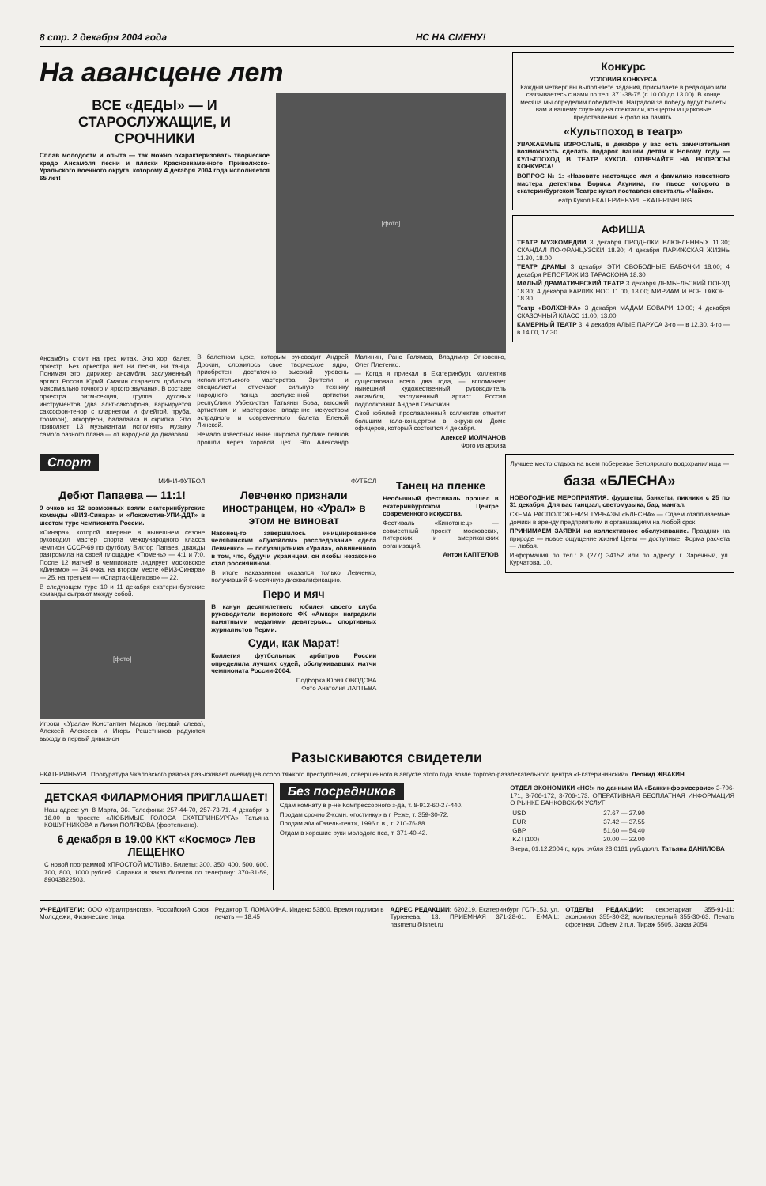8 стр. 2 декабря 2004 года НС НА СМЕНУ!
На авансцене лет
ВСЕ «ДЕДЫ» — И СТАРОСЛУЖАЩИЕ, И СРОЧНИКИ
Сплав молодости и опыта — так можно охарактеризовать творческое кредо Ансамбля песни и пляски Краснознаменного Приволжско-Уральского военного округа, которому 4 декабря 2004 года исполняется 65 лет!
[фото]
Ансамбль стоит на трех китах. Это хор, балет, оркестр. Без оркестра нет ни песни, ни танца. Понимая это, дирижер ансамбля, заслуженный артист России Юрий Смагин старается добиться максимально точного и яркого звучания. В составе оркестра ритм-секция, группа духовых инструментов (два альт-саксофона, варьируется саксофон-тенор с кларнетом и флейтой, труба, тромбон), аккордеон, балалайка и скрипка. Это позволяет 13 музыкантам исполнять музыку самого разного плана — от народной до джазовой.
В балетном цехе, которым руководит Андрей Дрокин, сложилось свое творческое ядро, приобретен достаточно высокий уровень исполнительского мастерства. Зрители и специалисты отмечают сильную технику народного танца заслуженной артистки республики Узбекистан Татьяны Бова, высокий артистизм и мастерское владение искусством эстрадного и современного балета Еленой Линской.
Немало известных ныне широкой публике певцов прошли через хоровой цех. Это Александр Малинин, Ранс Галямов, Владимир Огновенко, Олег Плетенко.
— Когда я приехал в Екатеринбург, коллектив существовал всего два года, — вспоминает нынешний художественный руководитель ансамбля, заслуженный артист России подполковник Андрей Семочкин.
Свой юбилей прославленный коллектив отметит большим гала-концертом в окружном Доме офицеров, который состоится 4 декабря.
Алексей МОЛЧАНОВ
Фото из архива
Конкурс
УСЛОВИЯ КОНКУРСА
Каждый четверг вы выполняете задания, присылаете в редакцию или связываетесь с нами по тел. 371-38-75 (с 10.00 до 13.00). В конце месяца мы определим победителя. Наградой за победу будут билеты вам и вашему спутнику на спектакли, концерты и цирковые представления + фото на память.
«Культпоход в театр»
УВАЖАЕМЫЕ ВЗРОСЛЫЕ, в декабре у вас есть замечательная возможность сделать подарок вашим детям к Новому году — КУЛЬТПОХОД В ТЕАТР КУКОЛ. ОТВЕЧАЙТЕ НА ВОПРОСЫ КОНКУРСА!
ВОПРОС № 1: «Назовите настоящее имя и фамилию известного мастера детектива Бориса Акунина, по пьесе которого в екатеринбургском Театре кукол поставлен спектакль «Чайка».
Театр Кукол ЕКАТЕРИНБУРГ EKATERINBURG
АФИША
ТЕАТР МУЗКОМЕДИИ 3 декабря ПРОДЕЛКИ ВЛЮБЛЕННЫХ 11.30; СКАНДАЛ ПО-ФРАНЦУЗСКИ 18.30; 4 декабря ПАРИЖСКАЯ ЖИЗНЬ 11.30, 18.00
ТЕАТР ДРАМЫ 3 декабря ЭТИ СВОБОДНЫЕ БАБОЧКИ 18.00; 4 декабря РЕПОРТАЖ ИЗ ТАРАСКОНА 18.30
МАЛЫЙ ДРАМАТИЧЕСКИЙ ТЕАТР 3 декабря ДЕМБЕЛЬСКИЙ ПОЕЗД 18.30; 4 декабря КАРЛИК НОС 11.00, 13.00; МИРИАМ И ВСЕ ТАКОЕ... 18.30
Театр «ВОЛХОНКА» 3 декабря МАДАМ БОВАРИ 19.00; 4 декабря СКАЗОЧНЫЙ КЛАСС 11.00, 13.00
КАМЕРНЫЙ ТЕАТР 3, 4 декабря АЛЫЕ ПАРУСА 3-го — в 12.30, 4-го — в 14.00, 17.30
Спорт
МИНИ-ФУТБОЛ
Дебют Папаева — 11:1!
9 очков из 12 возможных взяли екатеринбургские команды «ВИЗ-Синара» и «Локомотив-УПИ-ДДТ» в шестом туре чемпионата России.
«Синара», которой впервые в нынешнем сезоне руководил мастер спорта международного класса чемпион СССР-69 по футболу Виктор Папаев, дважды разгромила на своей площадке «Тюмень» — 4:1 и 7:0. После 12 матчей в чемпионате лидирует московское «Динамо» — 34 очка, на втором месте «ВИЗ-Синара» — 25, на третьем — «Спартак-Щелково» — 22.
В следующем туре 10 и 11 декабря екатеринбургские команды сыграют между собой.
[фото]
Игроки «Урала» Константин Марков (первый слева), Алексей Алексеев и Игорь Решетников радуются выходу в первый дивизион
ФУТБОЛ
Левченко признали иностранцем, но «Урал» в этом не виноват
Наконец-то завершилось инициированное челябинским «Лукойлом» расследование «дела Левченко» — полузащитника «Урала», обвиненного в том, что, будучи украинцем, он якобы незаконно стал россиянином.
В итоге наказанным оказался только Левченко, получивший 6-месячную дисквалификацию.
Перо и мяч
В канун десятилетнего юбилея своего клуба руководители пермского ФК «Амкар» наградили памятными медалями девятерых... спортивных журналистов Перми.
Суди, как Марат!
Коллегия футбольных арбитров России определила лучших судей, обслуживавших матчи чемпионата России-2004.
Подборка Юрия ОВОДОВА
Фото Анатолия ЛАПТЕВА
Танец на пленке
Необычный фестиваль прошел в екатеринбургском Центре современного искусства.
Фестиваль «Кинотанец» — совместный проект московских, питерских и американских организаций.
Антон КАПТЕЛОВ
Лучшее место отдыха на всем побережье Белоярского водохранилища —
база «БЛЕСНА»
НОВОГОДНИЕ МЕРОПРИЯТИЯ: фуршеты, банкеты, пикники с 25 по 31 декабря. Для вас танцзал, светомузыка, бар, мангал.
СХЕМА РАСПОЛОЖЕНИЯ ТУРБАЗЫ «БЛЕСНА» — Сдаем отапливаемые домики в аренду предприятиям и организациям на любой срок.
ПРИНИМАЕМ ЗАЯВКИ на коллективное обслуживание. Праздник на природе — новое ощущение жизни! Цены — доступные. Форма расчета — любая.
Информация по тел.: 8 (277) 34152 или по адресу: г. Заречный, ул. Курчатова, 10.
Разыскиваются свидетели
ЕКАТЕРИНБУРГ. Прокуратура Чкаловского района разыскивает очевидцев особо тяжкого преступления, совершенного в августе этого года возле торгово-развлекательного центра «Екатерининский». Леонид ЖВАКИН
ДЕТСКАЯ ФИЛАРМОНИЯ ПРИГЛАШАЕТ!
Наш адрес: ул. 8 Марта, 36. Телефоны: 257-44-70, 257-73-71. 4 декабря в 16.00 в проекте «ЛЮБИМЫЕ ГОЛОСА ЕКАТЕРИНБУРГА» Татьяна КОШУРНИКОВА и Лилия ПОЛЯКОВА (фортепиано).
6 декабря в 19.00 ККТ «Космос» Лев ЛЕЩЕНКО
С новой программой «ПРОСТОЙ МОТИВ». Билеты: 300, 350, 400, 500, 600, 700, 800, 1000 рублей. Справки и заказ билетов по телефону: 370-31-59, 89043822503.
Без посредников
Сдам комнату в р-не Компрессорного з-да, т. 8-912-60-27-440.
Продам срочно 2-комн. «гостинку» в г. Реже, т. 359-30-72.
Продам а/м «Газель-тент», 1996 г. в., т. 210-76-88.
Отдам в хорошие руки молодого пса, т. 371-40-42.
ОТДЕЛ ЭКОНОМИКИ «НС!» по данным ИА «Банкинформсервис» 3-706-171, 3-706-172, 3-706-173. ОПЕРАТИВНАЯ БЕСПЛАТНАЯ ИНФОРМАЦИЯ О РЫНКЕ БАНКОВСКИХ УСЛУГ
| USD | 27.67 — 27.90 |
| EUR | 37.42 — 37.55 |
| GBP | 51.60 — 54.40 |
| KZT(100) | 20.00 — 22.00 |
Вчера, 01.12.2004 г., курс рубля 28.0161 руб./долл. Татьяна ДАНИЛОВА
УЧРЕДИТЕЛИ: ООО «Уралтрансгаз», Российский Союз Молодежи, Физические лица
Редактор Т. ЛОМАКИНА. Индекс 53800. Время подписи в печать — 18.45
АДРЕС РЕДАКЦИИ: 620219, Екатеринбург, ГСП-153, ул. Тургенева, 13. ПРИЕМНАЯ 371-28-61. E-MAIL: nasmenu@isnet.ru
ОТДЕЛЫ РЕДАКЦИИ: секретариат 355-91-11; экономики 355-30-32; компьютерный 355-30-63. Печать офсетная. Объем 2 п.л. Тираж 5505. Заказ 2054.